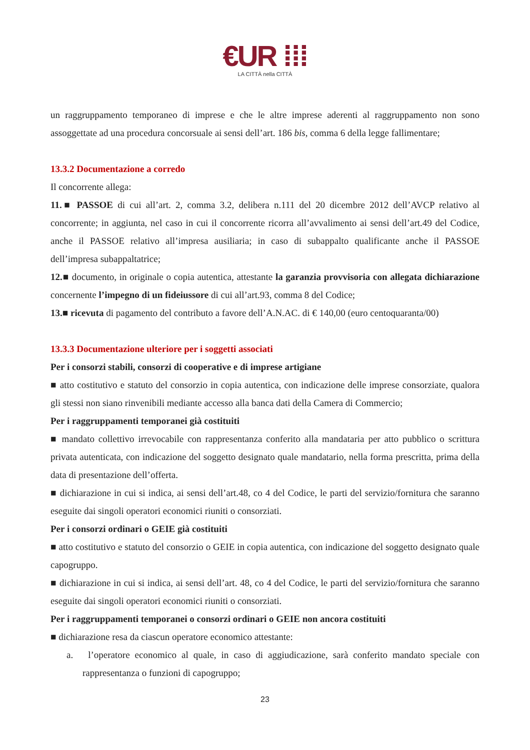€UR ⁞⁞⁞
LA CITTÀ nella CITTÀ
un raggruppamento temporaneo di imprese e che le altre imprese aderenti al raggruppamento non sono assoggettate ad una procedura concorsuale ai sensi dell’art. 186 bis, comma 6 della legge fallimentare;
13.3.2 Documentazione a corredo
Il concorrente allega:
11.■ PASSOE di cui all’art. 2, comma 3.2, delibera n.111 del 20 dicembre 2012 dell’AVCP relativo al concorrente; in aggiunta, nel caso in cui il concorrente ricorra all’avvalimento ai sensi dell’art.49 del Codice, anche il PASSOE relativo all’impresa ausiliaria; in caso di subappalto qualificante anche il PASSOE dell’impresa subappaltatrice;
12.■ documento, in originale o copia autentica, attestante la garanzia provvisoria con allegata dichiarazione concernente l’impegno di un fideiussore di cui all’art.93, comma 8 del Codice;
13.■ ricevuta di pagamento del contributo a favore dell’A.N.AC. di € 140,00 (euro centoquaranta/00)
13.3.3 Documentazione ulteriore per i soggetti associati
Per i consorzi stabili, consorzi di cooperative e di imprese artigiane
■ atto costitutivo e statuto del consorzio in copia autentica, con indicazione delle imprese consorziate, qualora gli stessi non siano rinvenibili mediante accesso alla banca dati della Camera di Commercio;
Per i raggruppamenti temporanei già costituiti
■ mandato collettivo irrevocabile con rappresentanza conferito alla mandataria per atto pubblico o scrittura privata autenticata, con indicazione del soggetto designato quale mandatario, nella forma prescritta, prima della data di presentazione dell’offerta.
■ dichiarazione in cui si indica, ai sensi dell’art.48, co 4 del Codice, le parti del servizio/fornitura che saranno eseguite dai singoli operatori economici riuniti o consorziati.
Per i consorzi ordinari o GEIE già costituiti
■ atto costitutivo e statuto del consorzio o GEIE in copia autentica, con indicazione del soggetto designato quale capogruppo.
■ dichiarazione in cui si indica, ai sensi dell’art. 48, co 4 del Codice, le parti del servizio/fornitura che saranno eseguite dai singoli operatori economici riuniti o consorziati.
Per i raggruppamenti temporanei o consorzi ordinari o GEIE non ancora costituiti
■ dichiarazione resa da ciascun operatore economico attestante:
a. l’operatore economico al quale, in caso di aggiudicazione, sarà conferito mandato speciale con rappresentanza o funzioni di capogruppo;
23